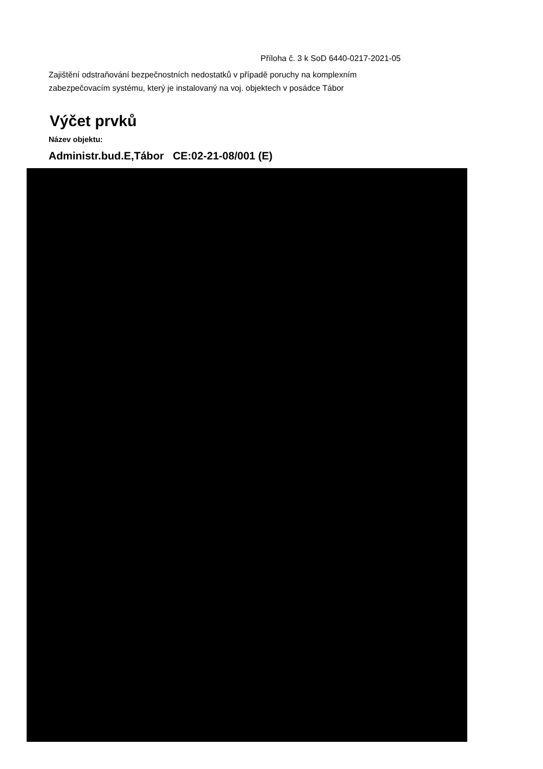Příloha č. 3 k SoD 6440-0217-2021-05
Zajištění odstraňování bezpečnostních nedostatků v případě poruchy na komplexním zabezpečovacím systému, který je instalovaný na voj. objektech v posádce Tábor
Výčet prvků
Název objektu:
Administr.bud.E,Tábor CE:02-21-08/001 (E)